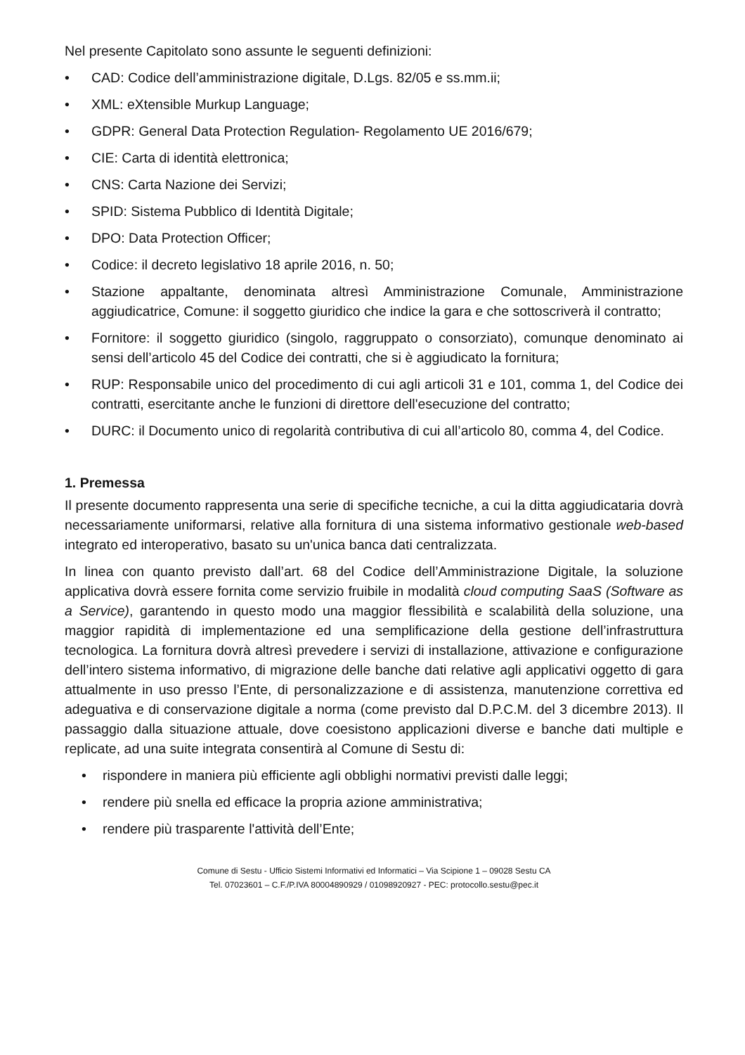Nel presente Capitolato sono assunte le seguenti definizioni:
• CAD: Codice dell’amministrazione digitale, D.Lgs. 82/05 e ss.mm.ii;
• XML: eXtensible Murkup Language;
• GDPR: General Data Protection Regulation- Regolamento UE 2016/679;
• CIE: Carta di identità elettronica;
• CNS: Carta Nazione dei Servizi;
• SPID: Sistema Pubblico di Identità Digitale;
• DPO: Data Protection Officer;
• Codice: il decreto legislativo 18 aprile 2016, n. 50;
• Stazione appaltante, denominata altresì Amministrazione Comunale, Amministrazione aggiudicatrice, Comune: il soggetto giuridico che indice la gara e che sottoscriverà il contratto;
• Fornitore: il soggetto giuridico (singolo, raggruppato o consorziato), comunque denominato ai sensi dell’articolo 45 del Codice dei contratti, che si è aggiudicato la fornitura;
• RUP: Responsabile unico del procedimento di cui agli articoli 31 e 101, comma 1, del Codice dei contratti, esercitante anche le funzioni di direttore dell'esecuzione del contratto;
• DURC: il Documento unico di regolarità contributiva di cui all’articolo 80, comma 4, del Codice.
1. Premessa
Il presente documento rappresenta una serie di specifiche tecniche, a cui la ditta aggiudicataria dovrà necessariamente uniformarsi, relative alla fornitura di una sistema informativo gestionale web-based integrato ed interoperativo, basato su un'unica banca dati centralizzata.
In linea con quanto previsto dall’art. 68 del Codice dell’Amministrazione Digitale, la soluzione applicativa dovrà essere fornita come servizio fruibile in modalità cloud computing SaaS (Software as a Service), garantendo in questo modo una maggior flessibilità e scalabilità della soluzione, una maggior rapidità di implementazione ed una semplificazione della gestione dell’infrastruttura tecnologica. La fornitura dovrà altresì prevedere i servizi di installazione, attivazione e configurazione dell’intero sistema informativo, di migrazione delle banche dati relative agli applicativi oggetto di gara attualmente in uso presso l’Ente, di personalizzazione e di assistenza, manutenzione correttiva ed adeguativa e di conservazione digitale a norma (come previsto dal D.P.C.M. del 3 dicembre 2013). Il passaggio dalla situazione attuale, dove coesistono applicazioni diverse e banche dati multiple e replicate, ad una suite integrata consentirà al Comune di Sestu di:
• rispondere in maniera più efficiente agli obblighi normativi previsti dalle leggi;
• rendere più snella ed efficace la propria azione amministrativa;
• rendere più trasparente l'attività dell’Ente;
Comune di Sestu - Ufficio Sistemi Informativi ed Informatici – Via Scipione 1 – 09028 Sestu CA
Tel. 07023601 – C.F./P.IVA 80004890929 / 01098920927 - PEC: protocollo.sestu@pec.it